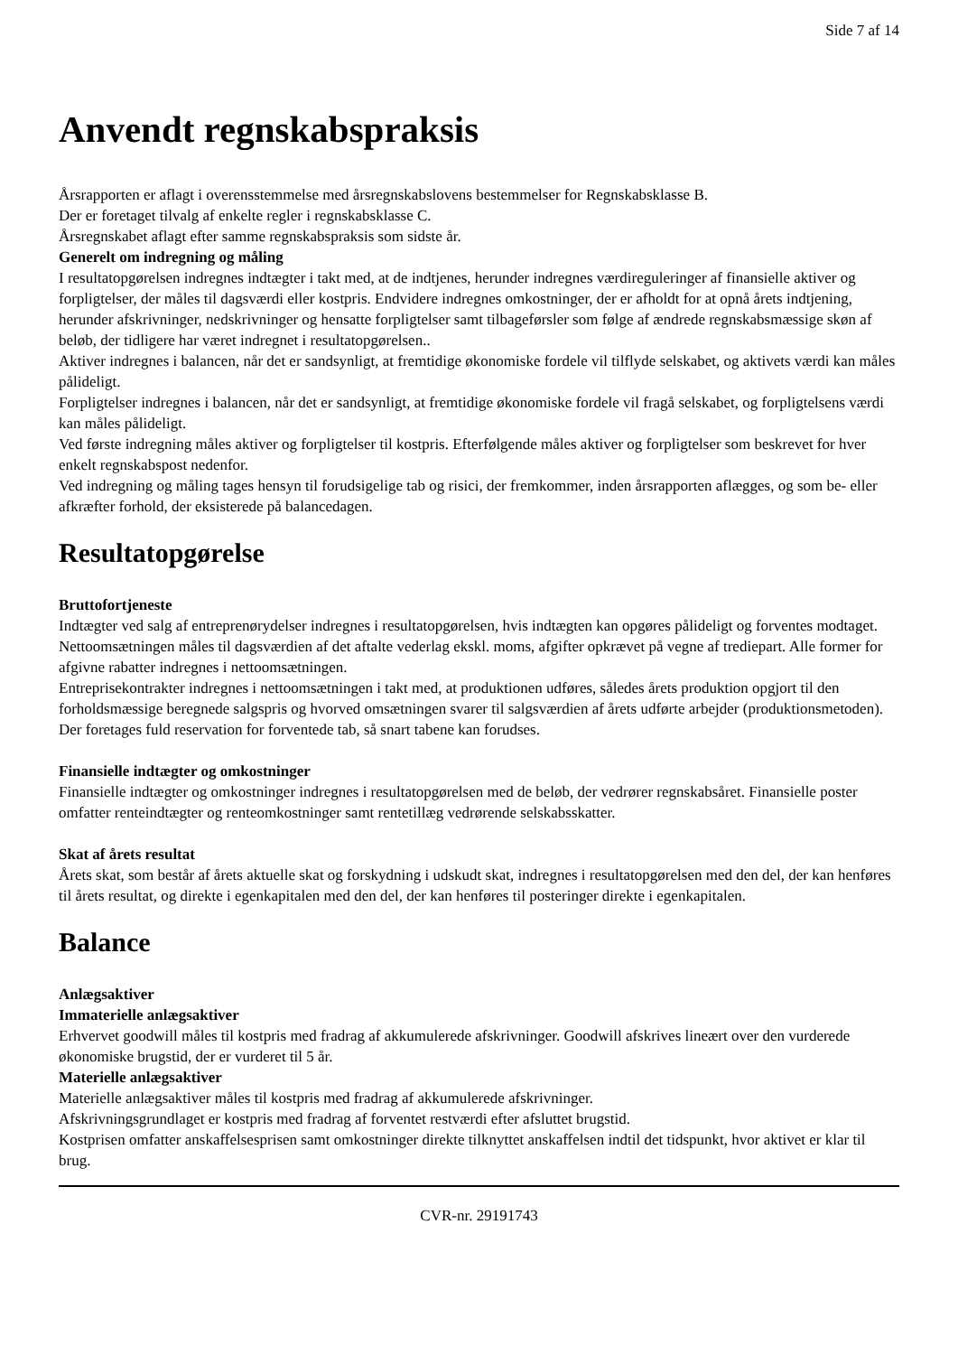Side 7 af 14
Anvendt regnskabspraksis
Årsrapporten er aflagt i overensstemmelse med årsregnskabslovens bestemmelser for Regnskabsklasse B.
Der er foretaget tilvalg af enkelte regler i regnskabsklasse C.
Årsregnskabet aflagt efter samme regnskabspraksis som sidste år.
Generelt om indregning og måling
I resultatopgørelsen indregnes indtægter i takt med, at de indtjenes, herunder indregnes værdireguleringer af finansielle aktiver og forpligtelser, der måles til dagsværdi eller kostpris. Endvidere indregnes omkostninger, der er afholdt for at opnå årets indtjening, herunder afskrivninger, nedskrivninger og hensatte forpligtelser samt tilbageførsler som følge af ændrede regnskabsmæssige skøn af beløb, der tidligere har været indregnet i resultatopgørelsen..
Aktiver indregnes i balancen, når det er sandsynligt, at fremtidige økonomiske fordele vil tilflyde selskabet, og aktivets værdi kan måles pålideligt.
Forpligtelser indregnes i balancen, når det er sandsynligt, at fremtidige økonomiske fordele vil fragå selskabet, og forpligtelsens værdi kan måles pålideligt.
Ved første indregning måles aktiver og forpligtelser til kostpris. Efterfølgende måles aktiver og forpligtelser som beskrevet for hver enkelt regnskabspost nedenfor.
Ved indregning og måling tages hensyn til forudsigelige tab og risici, der fremkommer, inden årsrapporten aflægges, og som be- eller afkræfter forhold, der eksisterede på balancedagen.
Resultatopgørelse
Bruttofortjeneste
Indtægter ved salg af entreprenørydelser indregnes i resultatopgørelsen, hvis indtægten kan opgøres pålideligt og forventes modtaget.
Nettoomsætningen måles til dagsværdien af det aftalte vederlag ekskl. moms, afgifter opkrævet på vegne af trediepart. Alle former for afgivne rabatter indregnes i nettoomsætningen.
Entreprisekontrakter indregnes i nettoomsætningen i takt med, at produktionen udføres, således årets produktion opgjort til den forholdsmæssige beregnede salgspris og hvorved omsætningen svarer til salgsværdien af årets udførte arbejder (produktionsmetoden). Der foretages fuld reservation for forventede tab, så snart tabene kan forudses.
Finansielle indtægter og omkostninger
Finansielle indtægter og omkostninger indregnes i resultatopgørelsen med de beløb, der vedrører regnskabsåret. Finansielle poster omfatter renteindtægter og renteomkostninger samt rentetillæg vedrørende selskabsskatter.
Skat af årets resultat
Årets skat, som består af årets aktuelle skat og forskydning i udskudt skat, indregnes i resultatopgørelsen med den del, der kan henføres til årets resultat, og direkte i egenkapitalen med den del, der kan henføres til posteringer direkte i egenkapitalen.
Balance
Anlægsaktiver
Immaterielle anlægsaktiver
Erhvervet goodwill måles til kostpris med fradrag af akkumulerede afskrivninger. Goodwill afskrives lineært over den vurderede økonomiske brugstid, der er vurderet til 5 år.
Materielle anlægsaktiver
Materielle anlægsaktiver måles til kostpris med fradrag af akkumulerede afskrivninger.
Afskrivningsgrundlaget er kostpris med fradrag af forventet restværdi efter afsluttet brugstid.
Kostprisen omfatter anskaffelsesprisen samt omkostninger direkte tilknyttet anskaffelsen indtil det tidspunkt, hvor aktivet er klar til brug.
CVR-nr. 29191743